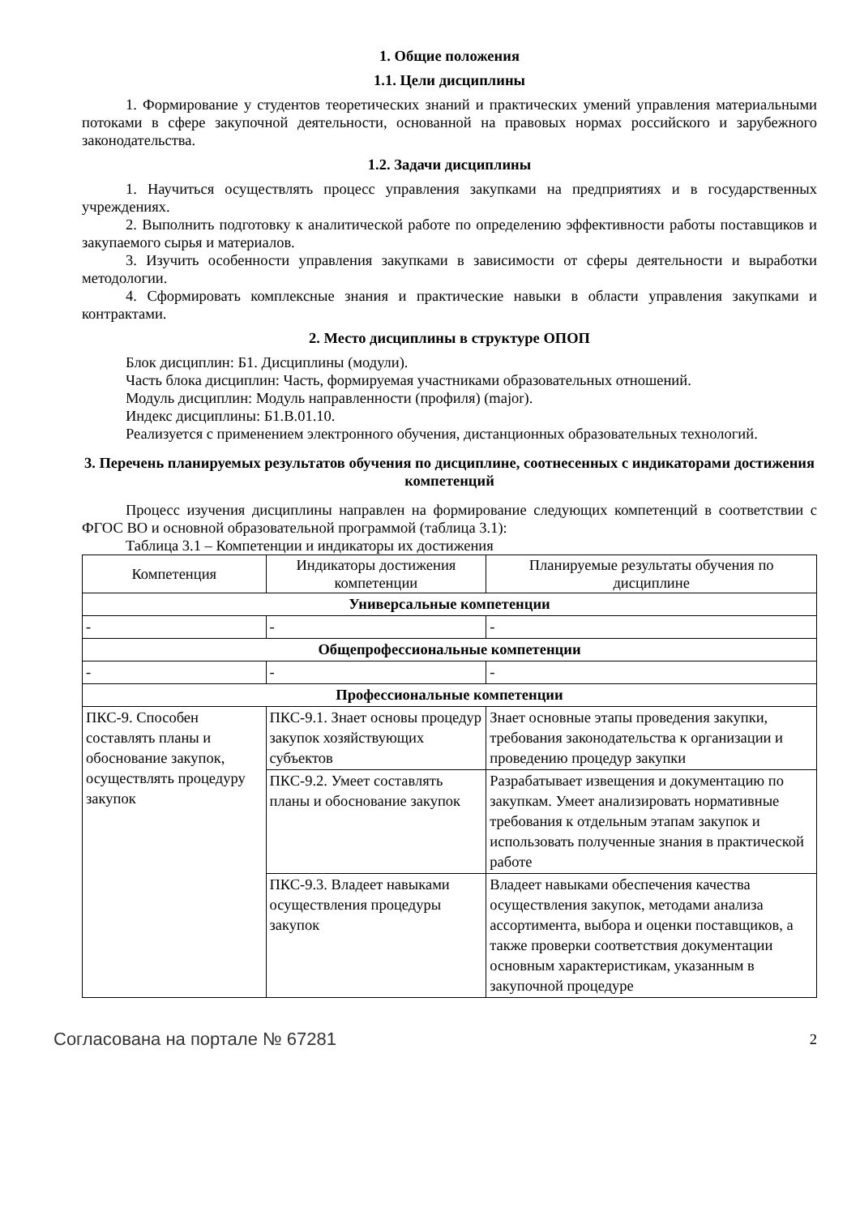1. Общие положения
1.1. Цели дисциплины
1. Формирование у студентов теоретических знаний и практических умений управления материальными потоками в сфере закупочной деятельности, основанной на правовых нормах российского и зарубежного законодательства.
1.2. Задачи дисциплины
1. Научиться осуществлять процесс управления закупками на предприятиях и в государственных учреждениях.
2. Выполнить подготовку к аналитической работе по определению эффективности работы поставщиков и закупаемого сырья и материалов.
3. Изучить особенности управления закупками в зависимости от сферы деятельности и выработки методологии.
4. Сформировать комплексные знания и практические навыки в области управления закупками и контрактами.
2. Место дисциплины в структуре ОПОП
Блок дисциплин: Б1. Дисциплины (модули).
Часть блока дисциплин: Часть, формируемая участниками образовательных отношений.
Модуль дисциплин: Модуль направленности (профиля) (major).
Индекс дисциплины: Б1.В.01.10.
Реализуется с применением электронного обучения, дистанционных образовательных технологий.
3. Перечень планируемых результатов обучения по дисциплине, соотнесенных с индикаторами достижения компетенций
Процесс изучения дисциплины направлен на формирование следующих компетенций в соответствии с ФГОС ВО и основной образовательной программой (таблица 3.1):
Таблица 3.1 – Компетенции и индикаторы их достижения
| Компетенция | Индикаторы достижения компетенции | Планируемые результаты обучения по дисциплине |
| --- | --- | --- |
| Универсальные компетенции | | |
| - | - | - |
| Общепрофессиональные компетенции | | |
| - | - | - |
| Профессиональные компетенции | | |
| ПКС-9. Способен составлять планы и обоснование закупок, осуществлять процедуру закупок | ПКС-9.1. Знает основы процедур закупок хозяйствующих субъектов | Знает основные этапы проведения закупки, требования законодательства к организации и проведению процедур закупки |
| | ПКС-9.2. Умеет составлять планы и обоснование закупок | Разрабатывает извещения и документацию по закупкам. Умеет анализировать нормативные требования к отдельным этапам закупок и использовать полученные знания в практической работе |
| | ПКС-9.3. Владеет навыками осуществления процедуры закупок | Владеет навыками обеспечения качества осуществления закупок, методами анализа ассортимента, выбора и оценки поставщиков, а также проверки соответствия документации основным характеристикам, указанным в закупочной процедуре |
Согласована на портале № 67281 2